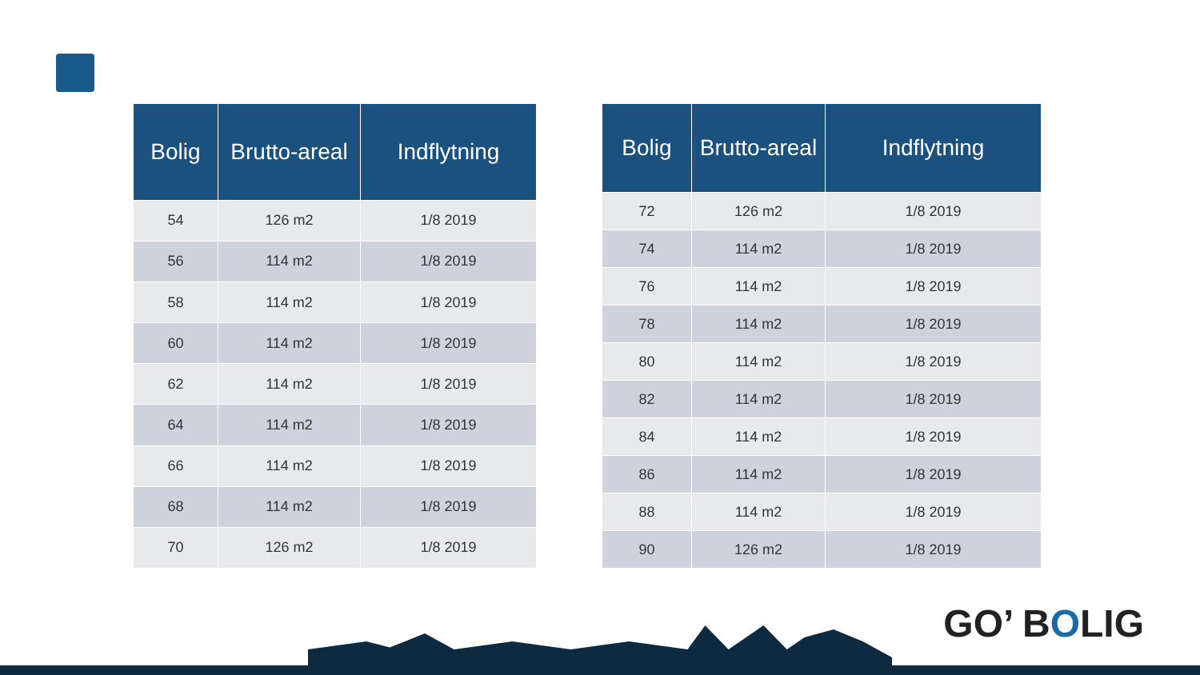| Bolig | Brutto-areal | Indflytning |
| --- | --- | --- |
| 54 | 126 m2 | 1/8 2019 |
| 56 | 114 m2 | 1/8 2019 |
| 58 | 114 m2 | 1/8 2019 |
| 60 | 114 m2 | 1/8 2019 |
| 62 | 114 m2 | 1/8 2019 |
| 64 | 114 m2 | 1/8 2019 |
| 66 | 114 m2 | 1/8 2019 |
| 68 | 114 m2 | 1/8 2019 |
| 70 | 126 m2 | 1/8 2019 |
| Bolig | Brutto-areal | Indflytning |
| --- | --- | --- |
| 72 | 126 m2 | 1/8 2019 |
| 74 | 114 m2 | 1/8 2019 |
| 76 | 114 m2 | 1/8 2019 |
| 78 | 114 m2 | 1/8 2019 |
| 80 | 114 m2 | 1/8 2019 |
| 82 | 114 m2 | 1/8 2019 |
| 84 | 114 m2 | 1/8 2019 |
| 86 | 114 m2 | 1/8 2019 |
| 88 | 114 m2 | 1/8 2019 |
| 90 | 126 m2 | 1/8 2019 |
GO’ BOLIG